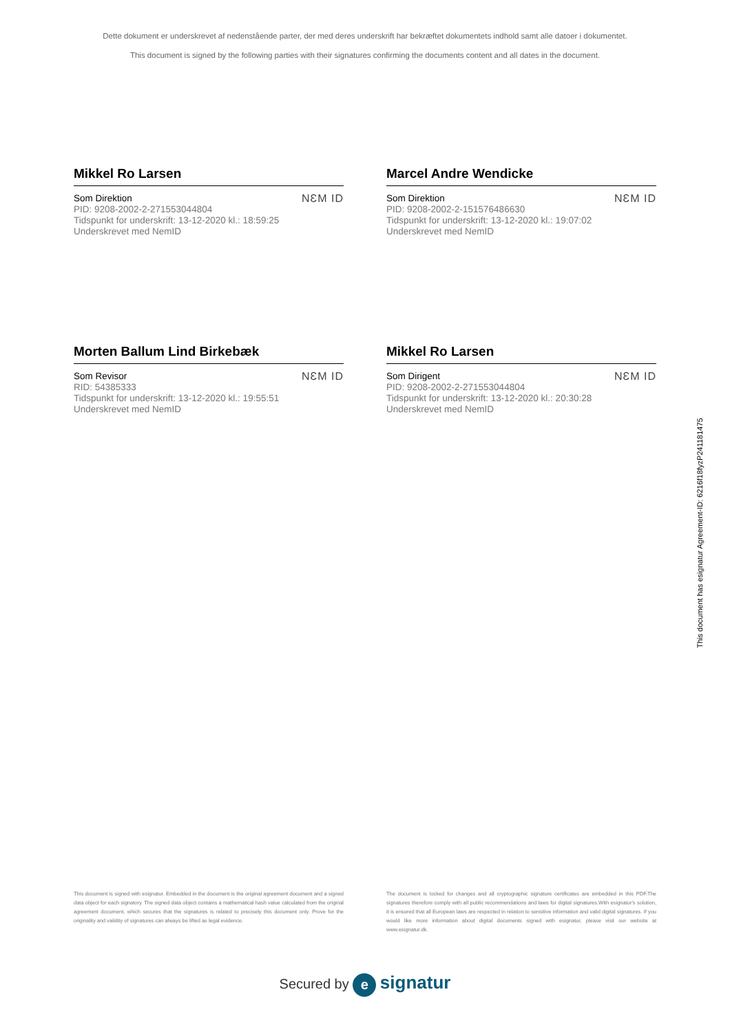Dette dokument er underskrevet af nedenstående parter, der med deres underskrift har bekræftet dokumentets indhold samt alle datoer i dokumentet.
This document is signed by the following parties with their signatures confirming the documents content and all dates in the document.
Mikkel Ro Larsen
Som Direktion
PID: 9208-2002-2-271553044804
Tidspunkt for underskrift: 13-12-2020 kl.: 18:59:25
Underskrevet med NemID
NƐM ID
Marcel Andre Wendicke
Som Direktion
PID: 9208-2002-2-151576486630
Tidspunkt for underskrift: 13-12-2020 kl.: 19:07:02
Underskrevet med NemID
NƐM ID
Morten Ballum Lind Birkebæk
Som Revisor
RID: 54385333
Tidspunkt for underskrift: 13-12-2020 kl.: 19:55:51
Underskrevet med NemID
NƐM ID
Mikkel Ro Larsen
Som Dirigent
PID: 9208-2002-2-271553044804
Tidspunkt for underskrift: 13-12-2020 kl.: 20:30:28
Underskrevet med NemID
NƐM ID
This document has esignatur Agreement-ID: 6216f18fyzP241181475
This document is signed with esignatur. Embedded in the document is the original agreement document and a signed data object for each signatory. The signed data object contains a mathematical hash value calculated from the original agreement document, which secures that the signatures is related to precisely this document only. Prove for the originality and validity of signatures can always be lifted as legal evidence.
The document is locked for changes and all cryptographic signature certificates are embedded in this PDF.The signatures therefore comply with all public recommendations and laws for digital signatures.With esignatur's solution, it is ensured that all European laws are respected in relation to sensitive information and valid digital signatures. If you would like more information about digital documents signed with esignatur, please visit our website at www.esignatur.dk.
Secured by e signatur